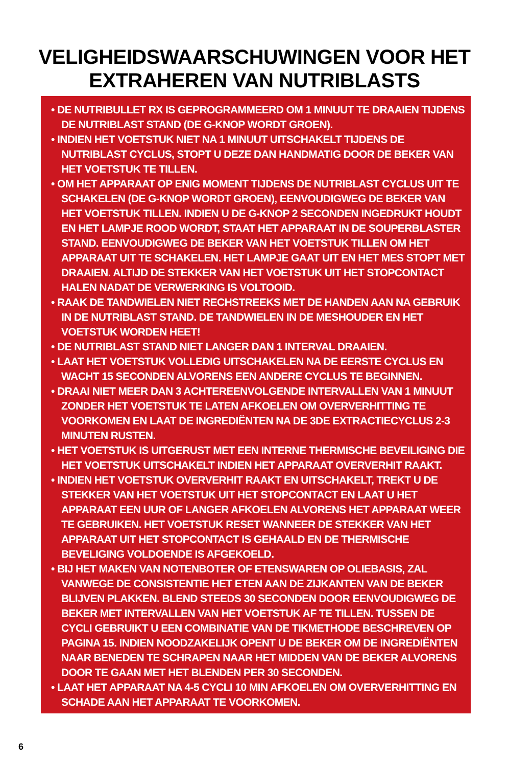VELIGHEIDSWAARSCHUWINGEN VOOR HET
EXTRAHEREN VAN NUTRIBLASTS
• DE NUTRIBULLET RX IS GEPROGRAMMEERD OM 1 MINUUT TE DRAAIEN TIJDENS DE NUTRIBLAST STAND (DE G-KNOP WORDT GROEN).
• INDIEN HET VOETSTUK NIET NA 1 MINUUT UITSCHAKELT TIJDENS DE NUTRIBLAST CYCLUS, STOPT U DEZE DAN HANDMATIG DOOR DE BEKER VAN HET VOETSTUK TE TILLEN.
• OM HET APPARAAT OP ENIG MOMENT TIJDENS DE NUTRIBLAST CYCLUS UIT TE SCHAKELEN (DE G-KNOP WORDT GROEN), EENVOUDIGWEG DE BEKER VAN HET VOETSTUK TILLEN. INDIEN U DE G-KNOP 2 SECONDEN INGEDRUKT HOUDT EN HET LAMPJE ROOD WORDT, STAAT HET APPARAAT IN DE SOUPERBLASTER STAND. EENVOUDIGWEG DE BEKER VAN HET VOETSTUK TILLEN OM HET APPARAAT UIT TE SCHAKELEN. HET LAMPJE GAAT UIT EN HET MES STOPT MET DRAAIEN. ALTIJD DE STEKKER VAN HET VOETSTUK UIT HET STOPCONTACT HALEN NADAT DE VERWERKING IS VOLTOOID.
• RAAK DE TANDWIELEN NIET RECHSTREEKS MET DE HANDEN AAN NA GEBRUIK IN DE NUTRIBLAST STAND. DE TANDWIELEN IN DE MESHOUDER EN HET VOETSTUK WORDEN HEET!
• DE NUTRIBLAST STAND NIET LANGER DAN 1 INTERVAL DRAAIEN.
• LAAT HET VOETSTUK VOLLEDIG UITSCHAKELEN NA DE EERSTE CYCLUS EN WACHT 15 SECONDEN ALVORENS EEN ANDERE CYCLUS TE BEGINNEN.
• DRAAI NIET MEER DAN 3 ACHTEREENVOLGENDE INTERVALLEN VAN 1 MINUUT ZONDER HET VOETSTUK TE LATEN AFKOELEN OM OVERVERHITTING TE VOORKOMEN EN LAAT DE INGREDIËNTEN NA DE 3DE EXTRACTIECYCLUS 2-3 MINUTEN RUSTEN.
• HET VOETSTUK IS UITGERUST MET EEN INTERNE THERMISCHE BEVEILIGING DIE HET VOETSTUK UITSCHAKELT INDIEN HET APPARAAT OVERVERHIT RAAKT.
• INDIEN HET VOETSTUK OVERVERHIT RAAKT EN UITSCHAKELT, TREKT U DE STEKKER VAN HET VOETSTUK UIT HET STOPCONTACT EN LAAT U HET APPARAAT EEN UUR OF LANGER AFKOELEN ALVORENS HET APPARAAT WEER TE GEBRUIKEN. HET VOETSTUK RESET WANNEER DE STEKKER VAN HET APPARAAT UIT HET STOPCONTACT IS GEHAALD EN DE THERMISCHE BEVELIGING VOLDOENDE IS AFGEKOELD.
• BIJ HET MAKEN VAN NOTENBOTER OF ETENSWAREN OP OLIEBASIS, ZAL VANWEGE DE CONSISTENTIE HET ETEN AAN DE ZIJKANTEN VAN DE BEKER BLIJVEN PLAKKEN. BLEND STEEDS 30 SECONDEN DOOR EENVOUDIGWEG DE BEKER MET INTERVALLEN VAN HET VOETSTUK AF TE TILLEN. TUSSEN DE CYCLI GEBRUIKT U EEN COMBINATIE VAN DE TIKMETHODE BESCHREVEN OP PAGINA 15. INDIEN NOODZAKELIJK OPENT U DE BEKER OM DE INGREDIËNTEN NAAR BENEDEN TE SCHRAPEN NAAR HET MIDDEN VAN DE BEKER ALVORENS DOOR TE GAAN MET HET BLENDEN PER 30 SECONDEN.
• LAAT HET APPARAAT NA 4-5 CYCLI 10 MIN AFKOELEN OM OVERVERHITTING EN SCHADE AAN HET APPARAAT TE VOORKOMEN.
6